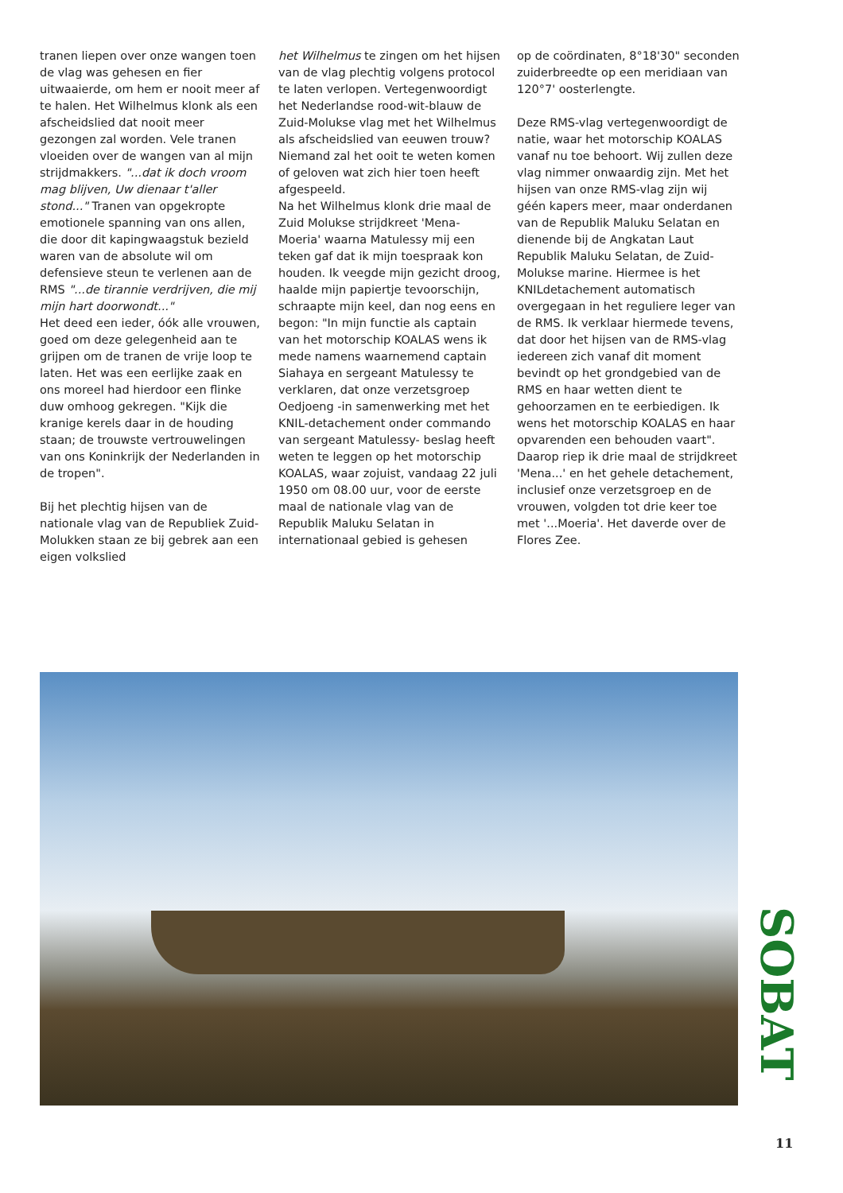tranen liepen over onze wangen toen de vlag was gehesen en fier uitwaaierde, om hem er nooit meer af te halen. Het Wilhelmus klonk als een afscheidslied dat nooit meer gezongen zal worden. Vele tranen vloeiden over de wangen van al mijn strijdmakkers. "...dat ik doch vroom mag blijven, Uw dienaar t'aller stond..." Tranen van opgekropte emotionele spanning van ons allen, die door dit kapingwaagstuk bezield waren van de absolute wil om defensieve steun te verlenen aan de RMS "...de tirannie verdrijven, die mij mijn hart doorwondt..."
Het deed een ieder, óók alle vrouwen, goed om deze gelegenheid aan te grijpen om de tranen de vrije loop te laten. Het was een eerlijke zaak en ons moreel had hierdoor een flinke duw omhoog gekregen. "Kijk die kranige kerels daar in de houding staan; de trouwste vertrouwelingen van ons Koninkrijk der Nederlanden in de tropen".
Bij het plechtig hijsen van de nationale vlag van de Republiek Zuid-Molukken staan ze bij gebrek aan een eigen volkslied
het Wilhelmus te zingen om het hijsen van de vlag plechtig volgens protocol te laten verlopen. Vertegenwoordigt het Nederlandse rood-wit-blauw de Zuid-Molukse vlag met het Wilhelmus als afscheidslied van eeuwen trouw? Niemand zal het ooit te weten komen of geloven wat zich hier toen heeft afgespeeld.
Na het Wilhelmus klonk drie maal de Zuid Molukse strijdkreet 'Mena-Moeria' waarna Matulessy mij een teken gaf dat ik mijn toespraak kon houden. Ik veegde mijn gezicht droog, haalde mijn papiertje tevoorschijn, schraapte mijn keel, dan nog eens en begon: "In mijn functie als captain van het motorschip KOALAS wens ik mede namens waarnemend captain Siahaya en sergeant Matulessy te verklaren, dat onze verzetsgroep Oedjoeng -in samenwerking met het KNIL-detachement onder commando van sergeant Matulessy- beslag heeft weten te leggen op het motorschip KOALAS, waar zojuist, vandaag 22 juli 1950 om 08.00 uur, voor de eerste maal de nationale vlag van de Republik Maluku Selatan in internationaal gebied is gehesen
op de coördinaten, 8°18'30" seconden zuiderbreedte op een meridiaan van 120°7' oosterlengte.
Deze RMS-vlag vertegenwoordigt de natie, waar het motorschip KOALAS vanaf nu toe behoort. Wij zullen deze vlag nimmer onwaardig zijn. Met het hijsen van onze RMS-vlag zijn wij géén kapers meer, maar onderdanen van de Republik Maluku Selatan en dienende bij de Angkatan Laut Republik Maluku Selatan, de Zuid-Molukse marine. Hiermee is het KNILdetachement automatisch overgegaan in het reguliere leger van de RMS. Ik verklaar hiermede tevens, dat door het hijsen van de RMS-vlag iedereen zich vanaf dit moment bevindt op het grondgebied van de RMS en haar wetten dient te gehoorzamen en te eerbiedigen. Ik wens het motorschip KOALAS en haar opvarenden een behouden vaart".
Daarop riep ik drie maal de strijdkreet 'Mena...' en het gehele detachement, inclusief onze verzetsgroep en de vrouwen, volgden tot drie keer toe met '...Moeria'. Het daverde over de Flores Zee.
SOBAT
11